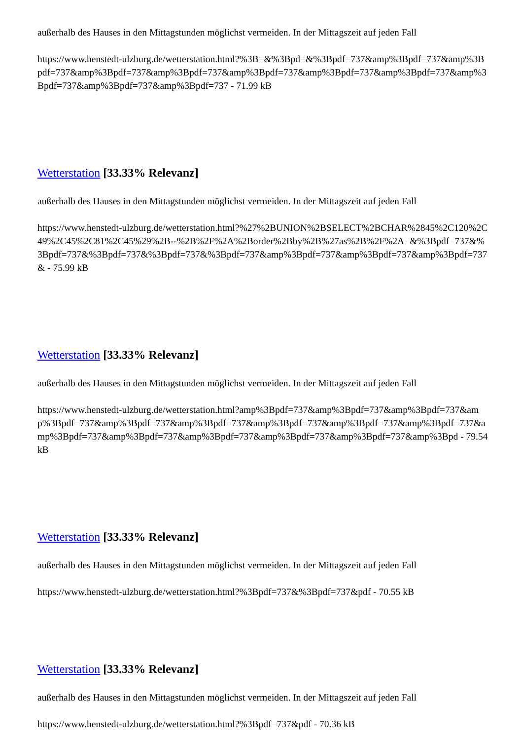außerhalb des Hauses in den Mittagstunden möglichst vermeiden. In der Mittagszeit auf jeden Fall
https://www.henstedt-ulzburg.de/wetterstation.html?%3B=&%3Bpd=&%3Bpdf=737&amp%3Bpdf=737&amp%3Bpdf=737&amp%3Bpdf=737&amp%3Bpdf=737&amp%3Bpdf=737&amp%3Bpdf=737&amp%3Bpdf=737&amp%3Bpdf=737&amp%3Bpdf=737&amp%3Bpdf=737 - 71.99 kB
Wetterstation [33.33% Relevanz]
außerhalb des Hauses in den Mittagstunden möglichst vermeiden. In der Mittagszeit auf jeden Fall
https://www.henstedt-ulzburg.de/wetterstation.html?%27%2BUNION%2BSELECT%2BCHAR%2845%2C120%2C49%2C45%2C81%2C45%29%2B--%2B%2F%2A%2Border%2Bby%2B%27as%2B%2F%2A=&%3Bpdf=737&%3Bpdf=737&%3Bpdf=737&%3Bpdf=737&%3Bpdf=737&amp%3Bpdf=737&amp%3Bpdf=737&amp%3Bpdf=737& - 75.99 kB
Wetterstation [33.33% Relevanz]
außerhalb des Hauses in den Mittagstunden möglichst vermeiden. In der Mittagszeit auf jeden Fall
https://www.henstedt-ulzburg.de/wetterstation.html?amp%3Bpdf=737&amp%3Bpdf=737&amp%3Bpdf=737&amp%3Bpdf=737&amp%3Bpdf=737&amp%3Bpdf=737&amp%3Bpdf=737&amp%3Bpdf=737&amp%3Bpdf=737&amp%3Bpdf=737&amp%3Bpdf=737&amp%3Bpdf=737&amp%3Bpdf=737&amp%3Bpdf=737&amp%3Bpd - 79.54 kB
Wetterstation [33.33% Relevanz]
außerhalb des Hauses in den Mittagstunden möglichst vermeiden. In der Mittagszeit auf jeden Fall
https://www.henstedt-ulzburg.de/wetterstation.html?%3Bpdf=737&%3Bpdf=737&pdf - 70.55 kB
Wetterstation [33.33% Relevanz]
außerhalb des Hauses in den Mittagstunden möglichst vermeiden. In der Mittagszeit auf jeden Fall
https://www.henstedt-ulzburg.de/wetterstation.html?%3Bpdf=737&pdf - 70.36 kB